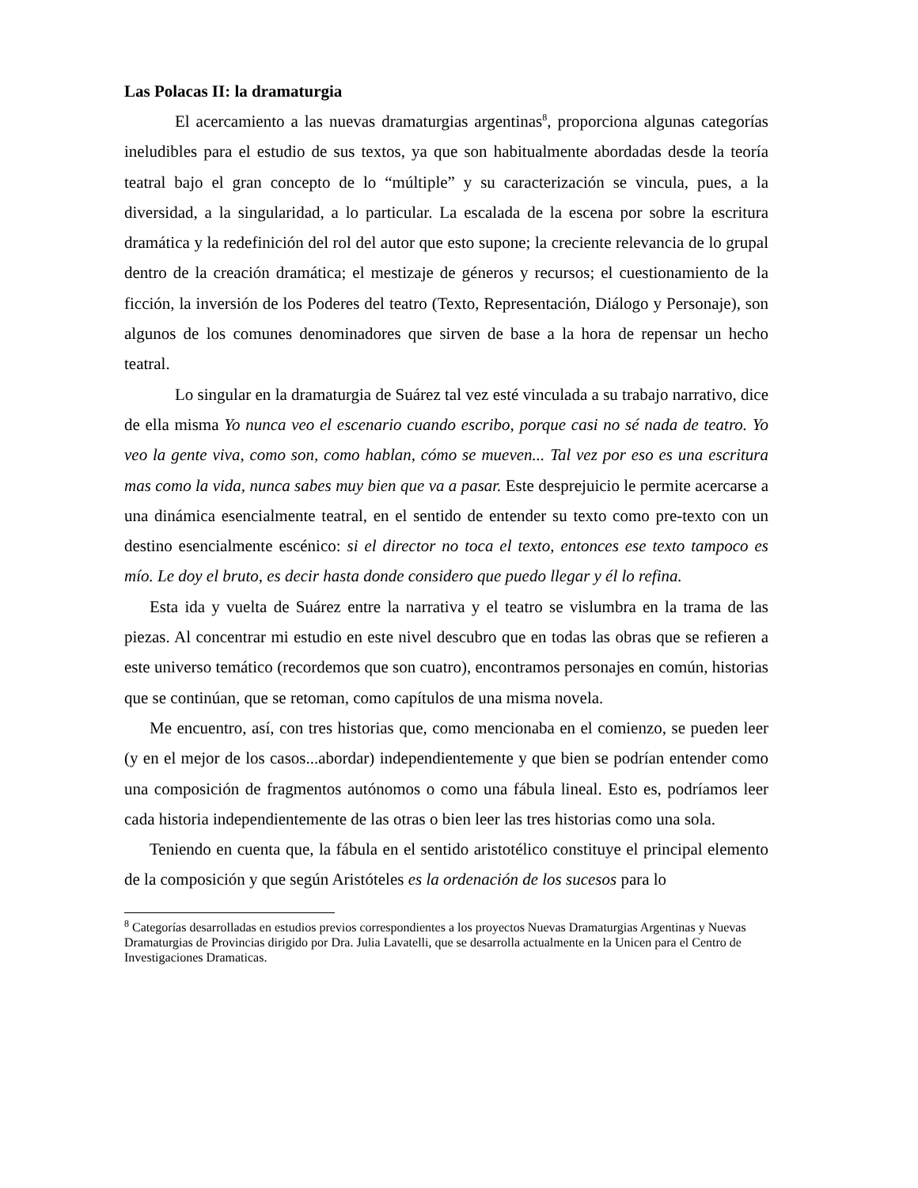Las Polacas II: la dramaturgia
El acercamiento a las nuevas dramaturgias argentinas<sup>8</sup>, proporciona algunas categorías ineludibles para el estudio de sus textos, ya que son habitualmente abordadas desde la teoría teatral bajo el gran concepto de lo “múltiple” y su caracterización se vincula, pues, a la diversidad, a la singularidad, a lo particular. La escalada de la escena por sobre la escritura dramática y la redefinición del rol del autor que esto supone; la creciente relevancia de lo grupal dentro de la creación dramática; el mestizaje de géneros y recursos; el cuestionamiento de la ficción, la inversión de los Poderes del teatro (Texto, Representación, Diálogo y Personaje), son algunos de los comunes denominadores que sirven de base a la hora de repensar un hecho teatral.
Lo singular en la dramaturgia de Suárez tal vez esté vinculada a su trabajo narrativo, dice de ella misma Yo nunca veo el escenario cuando escribo, porque casi no sé nada de teatro. Yo veo la gente viva, como son, como hablan, cómo se mueven... Tal vez por eso es una escritura mas como la vida, nunca sabes muy bien que va a pasar. Este desprejuicio le permite acercarse a una dinámica esencialmente teatral, en el sentido de entender su texto como pre-texto con un destino esencialmente escénico: si el director no toca el texto, entonces ese texto tampoco es mío. Le doy el bruto, es decir hasta donde considero que puedo llegar y él lo refina.
Esta ida y vuelta de Suárez entre la narrativa y el teatro se vislumbra en la trama de las piezas. Al concentrar mi estudio en este nivel descubro que en todas las obras que se refieren a este universo temático (recordemos que son cuatro), encontramos personajes en común, historias que se continúan, que se retoman, como capítulos de una misma novela.
Me encuentro, así, con tres historias que, como mencionaba en el comienzo, se pueden leer (y en el mejor de los casos...abordar) independientemente y que bien se podrían entender como una composición de fragmentos autónomos o como una fábula lineal. Esto es, podríamos leer cada historia independientemente de las otras o bien leer las tres historias como una sola.
Teniendo en cuenta que, la fábula en el sentido aristotélico constituye el principal elemento de la composición y que según Aristóteles es la ordenación de los sucesos para lo
<sup>8</sup> Categorías desarrolladas en estudios previos correspondientes a los proyectos Nuevas Dramaturgias Argentinas y Nuevas Dramaturgias de Provincias dirigido por Dra. Julia Lavatelli, que se desarrolla actualmente en la Unicen para el Centro de Investigaciones Dramaticas.